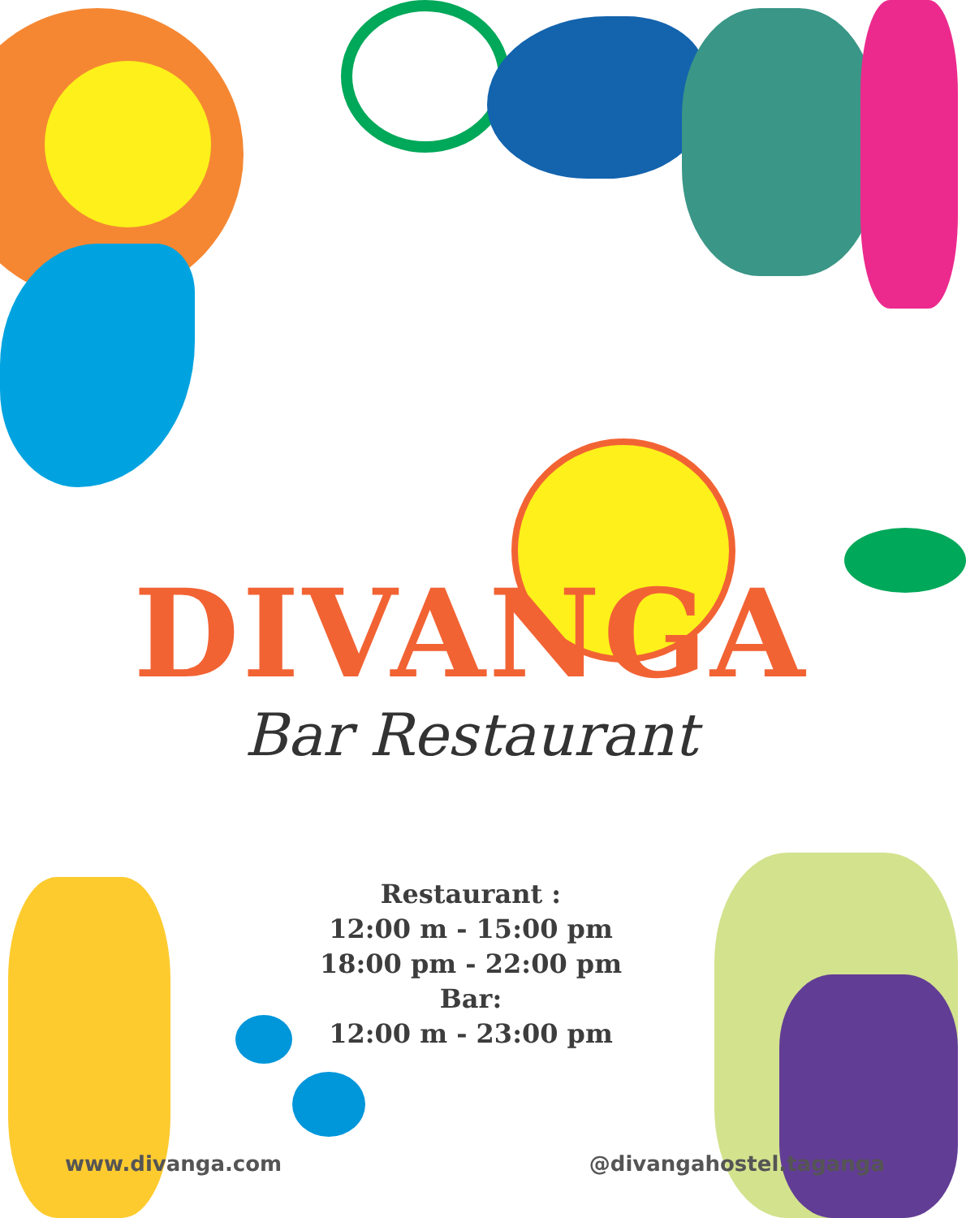DIVANGA
Bar Restaurant
Restaurant :
12:00 m - 15:00 pm
18:00 pm - 22:00 pm
Bar:
12:00 m - 23:00 pm
www.divanga.com @divangahostel.taganga